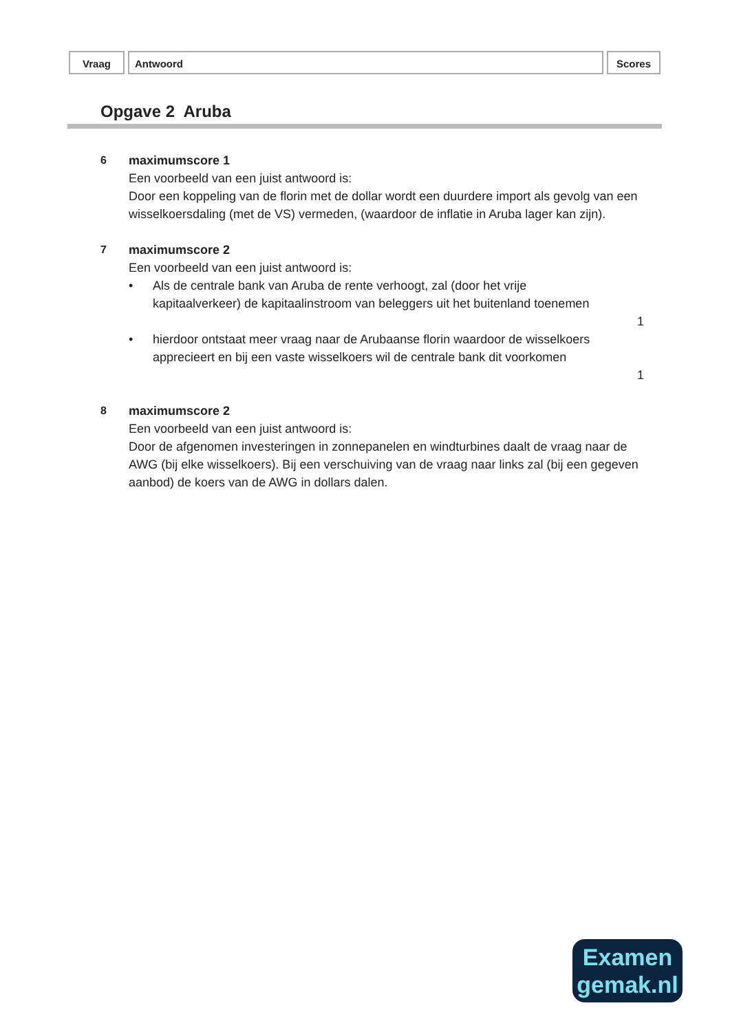Vraag Antwoord Scores
Opgave 2 Aruba
6 maximumscore 1
Een voorbeeld van een juist antwoord is:
Door een koppeling van de florin met de dollar wordt een duurdere import als gevolg van een wisselkoersdaling (met de VS) vermeden, (waardoor de inflatie in Aruba lager kan zijn).
7 maximumscore 2
Een voorbeeld van een juist antwoord is:
• Als de centrale bank van Aruba de rente verhoogt, zal (door het vrije kapitaalverkeer) de kapitaalinstroom van beleggers uit het buitenland toenemen
1
• hierdoor ontstaat meer vraag naar de Arubaanse florin waardoor de wisselkoers apprecieert en bij een vaste wisselkoers wil de centrale bank dit voorkomen
1
8 maximumscore 2
Een voorbeeld van een juist antwoord is:
Door de afgenomen investeringen in zonnepanelen en windturbines daalt de vraag naar de AWG (bij elke wisselkoers). Bij een verschuiving van de vraag naar links zal (bij een gegeven aanbod) de koers van de AWG in dollars dalen.
Examen
gemak.nl